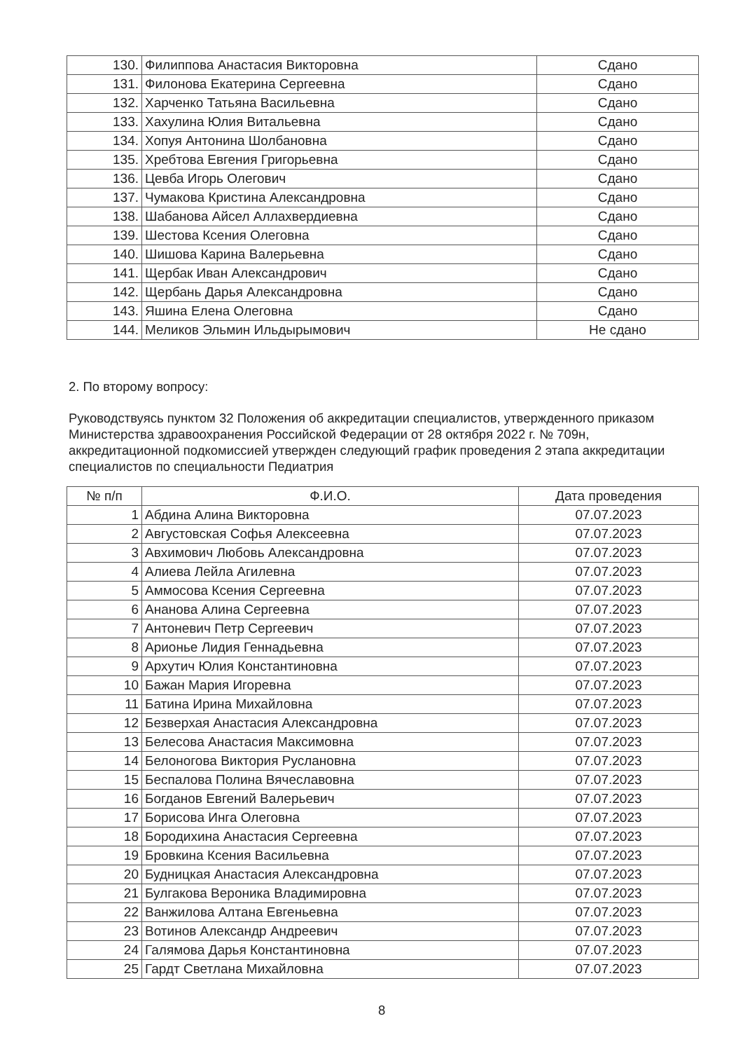| 130. | Филиппова Анастасия Викторовна | Сдано |
| 131. | Филонова Екатерина Сергеевна | Сдано |
| 132. | Харченко Татьяна Васильевна | Сдано |
| 133. | Хахулина Юлия Витальевна | Сдано |
| 134. | Хопуя Антонина Шолбановна | Сдано |
| 135. | Хребтова Евгения Григорьевна | Сдано |
| 136. | Цевба Игорь Олегович | Сдано |
| 137. | Чумакова Кристина Александровна | Сдано |
| 138. | Шабанова Айсел Аллахвердиевна | Сдано |
| 139. | Шестова Ксения Олеговна | Сдано |
| 140. | Шишова Карина Валерьевна | Сдано |
| 141. | Щербак Иван Александрович | Сдано |
| 142. | Щербань Дарья Александровна | Сдано |
| 143. | Яшина Елена Олеговна | Сдано |
| 144. | Меликов Эльмин Ильдырымович | Не сдано |
2. По второму вопросу:
Руководствуясь пунктом 32 Положения об аккредитации специалистов, утвержденного приказом Министерства здравоохранения Российской Федерации от 28 октября 2022 г. № 709н, аккредитационной подкомиссией утвержден следующий график проведения 2 этапа аккредитации специалистов по специальности Педиатрия
| № п/п | Ф.И.О. | Дата проведения |
| --- | --- | --- |
| 1 | Абдина Алина Викторовна | 07.07.2023 |
| 2 | Августовская Софья Алексеевна | 07.07.2023 |
| 3 | Авхимович Любовь Александровна | 07.07.2023 |
| 4 | Алиева Лейла Агилевна | 07.07.2023 |
| 5 | Аммосова Ксения Сергеевна | 07.07.2023 |
| 6 | Ананова Алина Сергеевна | 07.07.2023 |
| 7 | Антоневич Петр Сергеевич | 07.07.2023 |
| 8 | Арионье Лидия Геннадьевна | 07.07.2023 |
| 9 | Архутич Юлия Константиновна | 07.07.2023 |
| 10 | Бажан Мария Игоревна | 07.07.2023 |
| 11 | Батина Ирина Михайловна | 07.07.2023 |
| 12 | Безверхая Анастасия Александровна | 07.07.2023 |
| 13 | Белесова Анастасия Максимовна | 07.07.2023 |
| 14 | Белоногова Виктория Руслановна | 07.07.2023 |
| 15 | Беспалова Полина Вячеславовна | 07.07.2023 |
| 16 | Богданов Евгений Валерьевич | 07.07.2023 |
| 17 | Борисова Инга Олеговна | 07.07.2023 |
| 18 | Бородихина Анастасия Сергеевна | 07.07.2023 |
| 19 | Бровкина Ксения Васильевна | 07.07.2023 |
| 20 | Будницкая Анастасия Александровна | 07.07.2023 |
| 21 | Булгакова Вероника Владимировна | 07.07.2023 |
| 22 | Ванжилова Алтана Евгеньевна | 07.07.2023 |
| 23 | Вотинов Александр Андреевич | 07.07.2023 |
| 24 | Галямова Дарья Константиновна | 07.07.2023 |
| 25 | Гардт Светлана Михайловна | 07.07.2023 |
8